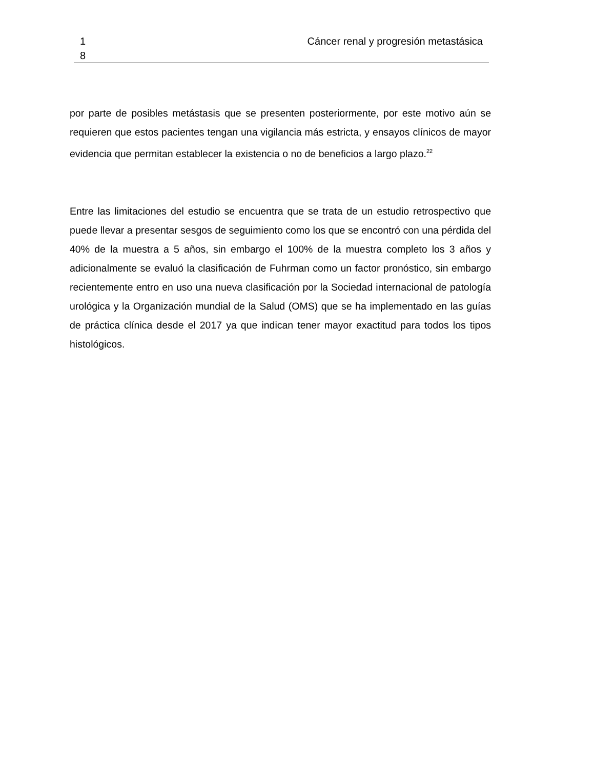1
8
Cáncer renal y progresión metastásica
por parte de posibles metástasis que se presenten posteriormente, por este motivo aún se requieren que estos pacientes tengan una vigilancia más estricta, y ensayos clínicos de mayor evidencia que permitan establecer la existencia o no de beneficios a largo plazo.<sup>22</sup>
Entre las limitaciones del estudio se encuentra que se trata de un estudio retrospectivo que puede llevar a presentar sesgos de seguimiento como los que se encontró con una pérdida del 40% de la muestra a 5 años, sin embargo el 100% de la muestra completo los 3 años y adicionalmente se evaluó la clasificación de Fuhrman como un factor pronóstico, sin embargo recientemente entro en uso una nueva clasificación por la Sociedad internacional de patología urológica y la Organización mundial de la Salud (OMS) que se ha implementado en las guías de práctica clínica desde el 2017 ya que indican tener mayor exactitud para todos los tipos histológicos.